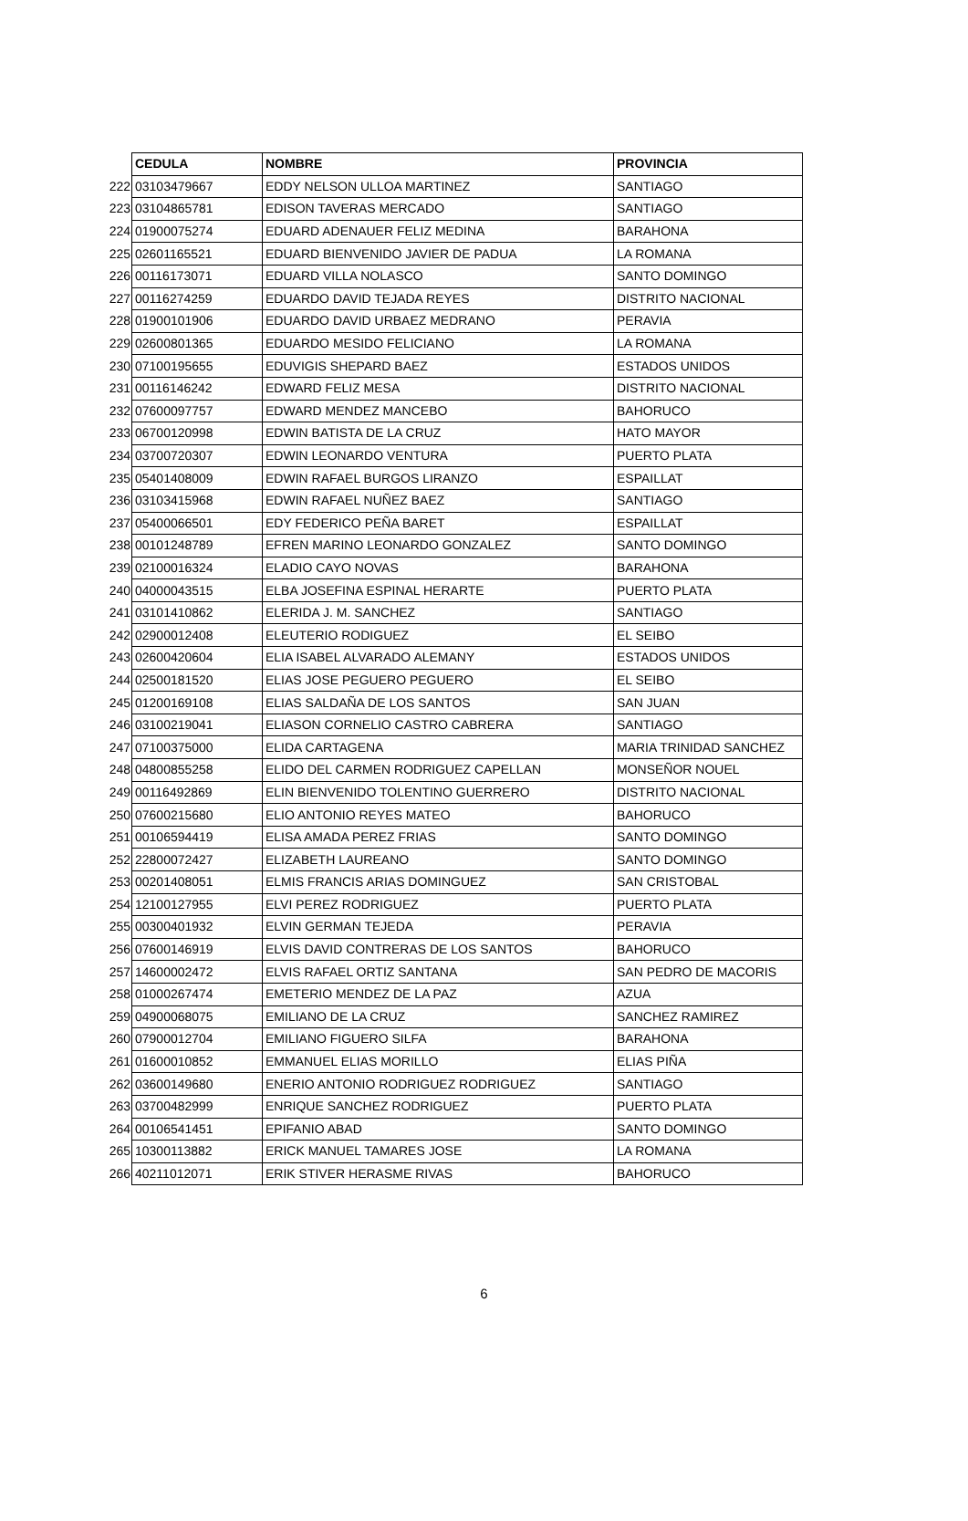| | CEDULA | NOMBRE | PROVINCIA |
| 222 | 03103479667 | EDDY NELSON ULLOA MARTINEZ | SANTIAGO |
| 223 | 03104865781 | EDISON TAVERAS MERCADO | SANTIAGO |
| 224 | 01900075274 | EDUARD ADENAUER FELIZ MEDINA | BARAHONA |
| 225 | 02601165521 | EDUARD BIENVENIDO JAVIER DE PADUA | LA ROMANA |
| 226 | 00116173071 | EDUARD VILLA NOLASCO | SANTO DOMINGO |
| 227 | 00116274259 | EDUARDO DAVID TEJADA REYES | DISTRITO NACIONAL |
| 228 | 01900101906 | EDUARDO DAVID URBAEZ MEDRANO | PERAVIA |
| 229 | 02600801365 | EDUARDO MESIDO FELICIANO | LA ROMANA |
| 230 | 07100195655 | EDUVIGIS SHEPARD BAEZ | ESTADOS UNIDOS |
| 231 | 00116146242 | EDWARD FELIZ MESA | DISTRITO NACIONAL |
| 232 | 07600097757 | EDWARD MENDEZ MANCEBO | BAHORUCO |
| 233 | 06700120998 | EDWIN BATISTA DE LA CRUZ | HATO MAYOR |
| 234 | 03700720307 | EDWIN LEONARDO VENTURA | PUERTO PLATA |
| 235 | 05401408009 | EDWIN RAFAEL BURGOS LIRANZO | ESPAILLAT |
| 236 | 03103415968 | EDWIN RAFAEL NUÑEZ BAEZ | SANTIAGO |
| 237 | 05400066501 | EDY FEDERICO PEÑA BARET | ESPAILLAT |
| 238 | 00101248789 | EFREN MARINO LEONARDO GONZALEZ | SANTO DOMINGO |
| 239 | 02100016324 | ELADIO CAYO NOVAS | BARAHONA |
| 240 | 04000043515 | ELBA JOSEFINA ESPINAL HERARTE | PUERTO PLATA |
| 241 | 03101410862 | ELERIDA J. M. SANCHEZ | SANTIAGO |
| 242 | 02900012408 | ELEUTERIO RODIGUEZ | EL SEIBO |
| 243 | 02600420604 | ELIA ISABEL ALVARADO ALEMANY | ESTADOS UNIDOS |
| 244 | 02500181520 | ELIAS JOSE PEGUERO PEGUERO | EL SEIBO |
| 245 | 01200169108 | ELIAS SALDAÑA DE LOS SANTOS | SAN JUAN |
| 246 | 03100219041 | ELIASON CORNELIO CASTRO CABRERA | SANTIAGO |
| 247 | 07100375000 | ELIDA CARTAGENA | MARIA TRINIDAD SANCHEZ |
| 248 | 04800855258 | ELIDO DEL CARMEN RODRIGUEZ CAPELLAN | MONSEÑOR NOUEL |
| 249 | 00116492869 | ELIN BIENVENIDO TOLENTINO GUERRERO | DISTRITO NACIONAL |
| 250 | 07600215680 | ELIO ANTONIO REYES MATEO | BAHORUCO |
| 251 | 00106594419 | ELISA AMADA PEREZ FRIAS | SANTO DOMINGO |
| 252 | 22800072427 | ELIZABETH LAUREANO | SANTO DOMINGO |
| 253 | 00201408051 | ELMIS FRANCIS ARIAS DOMINGUEZ | SAN CRISTOBAL |
| 254 | 12100127955 | ELVI PEREZ RODRIGUEZ | PUERTO PLATA |
| 255 | 00300401932 | ELVIN GERMAN TEJEDA | PERAVIA |
| 256 | 07600146919 | ELVIS DAVID CONTRERAS DE LOS SANTOS | BAHORUCO |
| 257 | 14600002472 | ELVIS RAFAEL ORTIZ SANTANA | SAN PEDRO DE MACORIS |
| 258 | 01000267474 | EMETERIO MENDEZ DE LA PAZ | AZUA |
| 259 | 04900068075 | EMILIANO DE LA CRUZ | SANCHEZ RAMIREZ |
| 260 | 07900012704 | EMILIANO FIGUERO SILFA | BARAHONA |
| 261 | 01600010852 | EMMANUEL ELIAS MORILLO | ELIAS PIÑA |
| 262 | 03600149680 | ENERIO ANTONIO RODRIGUEZ RODRIGUEZ | SANTIAGO |
| 263 | 03700482999 | ENRIQUE SANCHEZ RODRIGUEZ | PUERTO PLATA |
| 264 | 00106541451 | EPIFANIO ABAD | SANTO DOMINGO |
| 265 | 10300113882 | ERICK MANUEL TAMARES JOSE | LA ROMANA |
| 266 | 40211012071 | ERIK STIVER HERASME RIVAS | BAHORUCO |
6